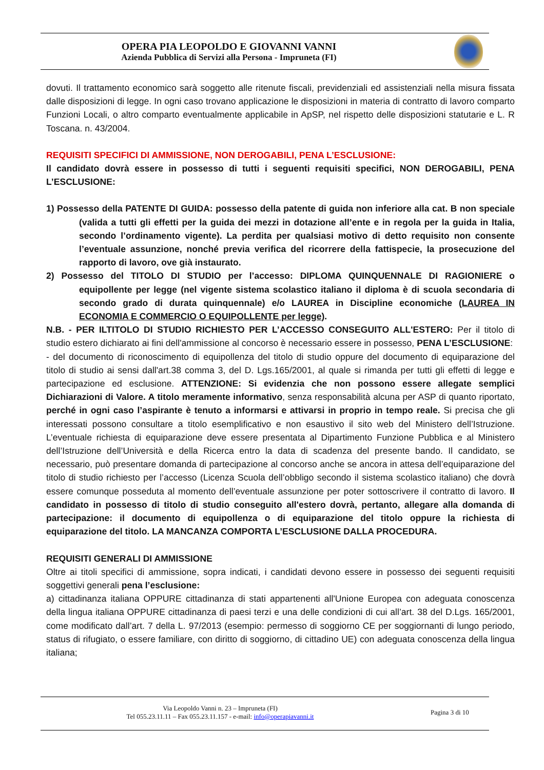OPERA PIA LEOPOLDO E GIOVANNI VANNI
Azienda Pubblica di Servizi alla Persona - Impruneta (FI)
dovuti. Il trattamento economico sarà soggetto alle ritenute fiscali, previdenziali ed assistenziali nella misura fissata dalle disposizioni di legge. In ogni caso trovano applicazione le disposizioni in materia di contratto di lavoro comparto Funzioni Locali, o altro comparto eventualmente applicabile in ApSP, nel rispetto delle disposizioni statutarie e L. R Toscana. n. 43/2004.
REQUISITI SPECIFICI DI AMMISSIONE, NON DEROGABILI, PENA L’ESCLUSIONE:
Il candidato dovrà essere in possesso di tutti i seguenti requisiti specifici, NON DEROGABILI, PENA L’ESCLUSIONE:
1) Possesso della PATENTE DI GUIDA: possesso della patente di guida non inferiore alla cat. B non speciale (valida a tutti gli effetti per la guida dei mezzi in dotazione all’ente e in regola per la guida in Italia, secondo l’ordinamento vigente). La perdita per qualsiasi motivo di detto requisito non consente l’eventuale assunzione, nonché previa verifica del ricorrere della fattispecie, la prosecuzione del rapporto di lavoro, ove già instaurato.
2) Possesso del TITOLO DI STUDIO per l’accesso: DIPLOMA QUINQUENNALE DI RAGIONIERE o equipollente per legge (nel vigente sistema scolastico italiano il diploma è di scuola secondaria di secondo grado di durata quinquennale) e/o LAUREA in Discipline economiche (LAUREA IN ECONOMIA E COMMERCIO O EQUIPOLLENTE per legge).
N.B. - PER ILTITOLO DI STUDIO RICHIESTO PER L’ACCESSO CONSEGUITO ALL'ESTERO: Per il titolo di studio estero dichiarato ai fini dell'ammissione al concorso è necessario essere in possesso, PENA L’ESCLUSIONE:
- del documento di riconoscimento di equipollenza del titolo di studio oppure del documento di equiparazione del titolo di studio ai sensi dall'art.38 comma 3, del D. Lgs.165/2001, al quale si rimanda per tutti gli effetti di legge e partecipazione ed esclusione. ATTENZIONE: Si evidenzia che non possono essere allegate semplici Dichiarazioni di Valore. A titolo meramente informativo, senza responsabilità alcuna per ASP di quanto riportato, perché in ogni caso l’aspirante è tenuto a informarsi e attivarsi in proprio in tempo reale. Si precisa che gli interessati possono consultare a titolo esemplificativo e non esaustivo il sito web del Ministero dell’Istruzione. L’eventuale richiesta di equiparazione deve essere presentata al Dipartimento Funzione Pubblica e al Ministero dell’Istruzione dell’Università e della Ricerca entro la data di scadenza del presente bando. Il candidato, se necessario, può presentare domanda di partecipazione al concorso anche se ancora in attesa dell’equiparazione del titolo di studio richiesto per l’accesso (Licenza Scuola dell’obbligo secondo il sistema scolastico italiano) che dovrà essere comunque posseduta al momento dell’eventuale assunzione per poter sottoscrivere il contratto di lavoro. Il candidato in possesso di titolo di studio conseguito all'estero dovrà, pertanto, allegare alla domanda di partecipazione: il documento di equipollenza o di equiparazione del titolo oppure la richiesta di equiparazione del titolo. LA MANCANZA COMPORTA L’ESCLUSIONE DALLA PROCEDURA.
REQUISITI GENERALI DI AMMISSIONE
Oltre ai titoli specifici di ammissione, sopra indicati, i candidati devono essere in possesso dei seguenti requisiti soggettivi generali pena l’esclusione:
a) cittadinanza italiana OPPURE cittadinanza di stati appartenenti all'Unione Europea con adeguata conoscenza della lingua italiana OPPURE cittadinanza di paesi terzi e una delle condizioni di cui all’art. 38 del D.Lgs. 165/2001, come modificato dall’art. 7 della L. 97/2013 (esempio: permesso di soggiorno CE per soggiornanti di lungo periodo, status di rifugiato, o essere familiare, con diritto di soggiorno, di cittadino UE) con adeguata conoscenza della lingua italiana;
Via Leopoldo Vanni n. 23 – Impruneta (FI)
Tel 055.23.11.11 – Fax 055.23.11.157 - e-mail: info@operapiavanni.it
Pagina 3 di 10